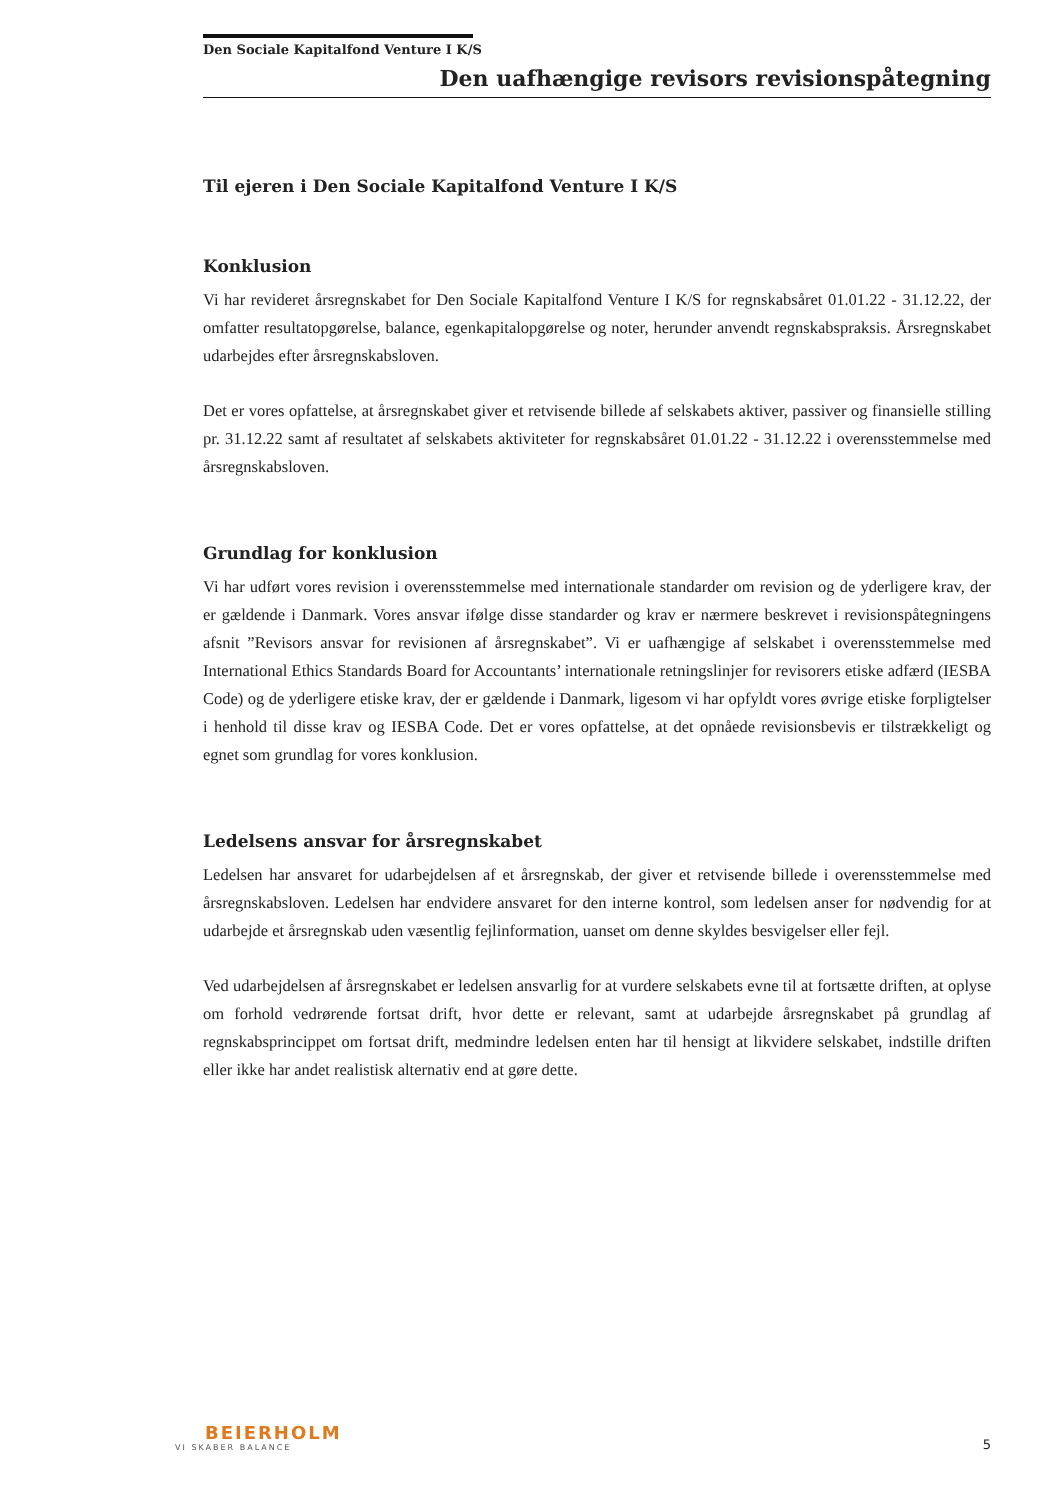Den Sociale Kapitalfond Venture I K/S
Den uafhængige revisors revisionspåtegning
Til ejeren i Den Sociale Kapitalfond Venture I K/S
Konklusion
Vi har revideret årsregnskabet for Den Sociale Kapitalfond Venture I K/S for regnskabsåret 01.01.22 - 31.12.22, der omfatter resultatopgørelse, balance, egenkapitalopgørelse og noter, herunder anvendt regnskabspraksis. Årsregnskabet udarbejdes efter årsregnskabsloven.
Det er vores opfattelse, at årsregnskabet giver et retvisende billede af selskabets aktiver, passiver og finansielle stilling pr. 31.12.22 samt af resultatet af selskabets aktiviteter for regnskabsåret 01.01.22 - 31.12.22 i overensstemmelse med årsregnskabsloven.
Grundlag for konklusion
Vi har udført vores revision i overensstemmelse med internationale standarder om revision og de yderligere krav, der er gældende i Danmark. Vores ansvar ifølge disse standarder og krav er nærmere beskrevet i revisionspåtegningens afsnit ”Revisors ansvar for revisionen af årsregnskabet”. Vi er uafhængige af selskabet i overensstemmelse med International Ethics Standards Board for Accountants’ internationale retningslinjer for revisorers etiske adfærd (IESBA Code) og de yderligere etiske krav, der er gældende i Danmark, ligesom vi har opfyldt vores øvrige etiske forpligtelser i henhold til disse krav og IESBA Code. Det er vores opfattelse, at det opnåede revisionsbevis er tilstrækkeligt og egnet som grundlag for vores konklusion.
Ledelsens ansvar for årsregnskabet
Ledelsen har ansvaret for udarbejdelsen af et årsregnskab, der giver et retvisende billede i overensstemmelse med årsregnskabsloven. Ledelsen har endvidere ansvaret for den interne kontrol, som ledelsen anser for nødvendig for at udarbejde et årsregnskab uden væsentlig fejlinformation, uanset om denne skyldes besvigelser eller fejl.
Ved udarbejdelsen af årsregnskabet er ledelsen ansvarlig for at vurdere selskabets evne til at fortsætte driften, at oplyse om forhold vedrørende fortsat drift, hvor dette er relevant, samt at udarbejde årsregnskabet på grundlag af regnskabsprincippet om fortsat drift, medmindre ledelsen enten har til hensigt at likvidere selskabet, indstille driften eller ikke har andet realistisk alternativ end at gøre dette.
BEIERHOLM
VI SKABER BALANCE
5